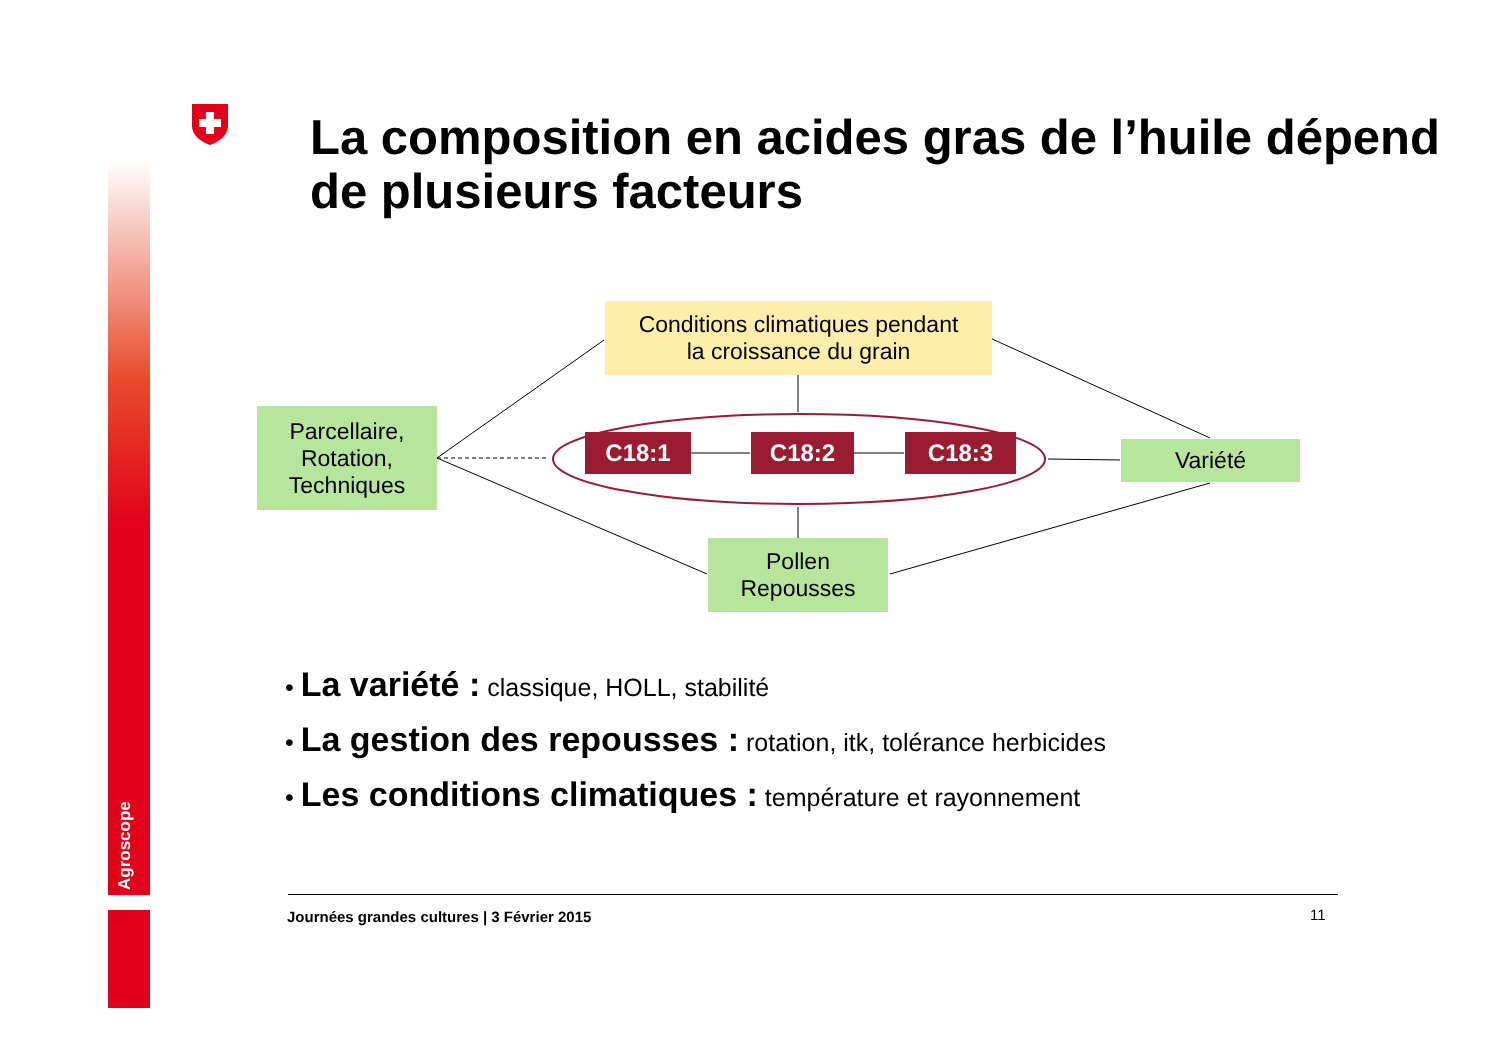Agroscope
La composition en acides gras de l’huile dépend de plusieurs facteurs
Conditions climatiques pendant
la croissance du grain
Parcellaire,
Rotation,
Techniques
C18:1 C18:2 C18:3 Variété
Pollen
Repousses
• La variété : classique, HOLL, stabilité
• La gestion des repousses : rotation, itk, tolérance herbicides
• Les conditions climatiques : température et rayonnement
Journées grandes cultures | 3 Février 2015
11